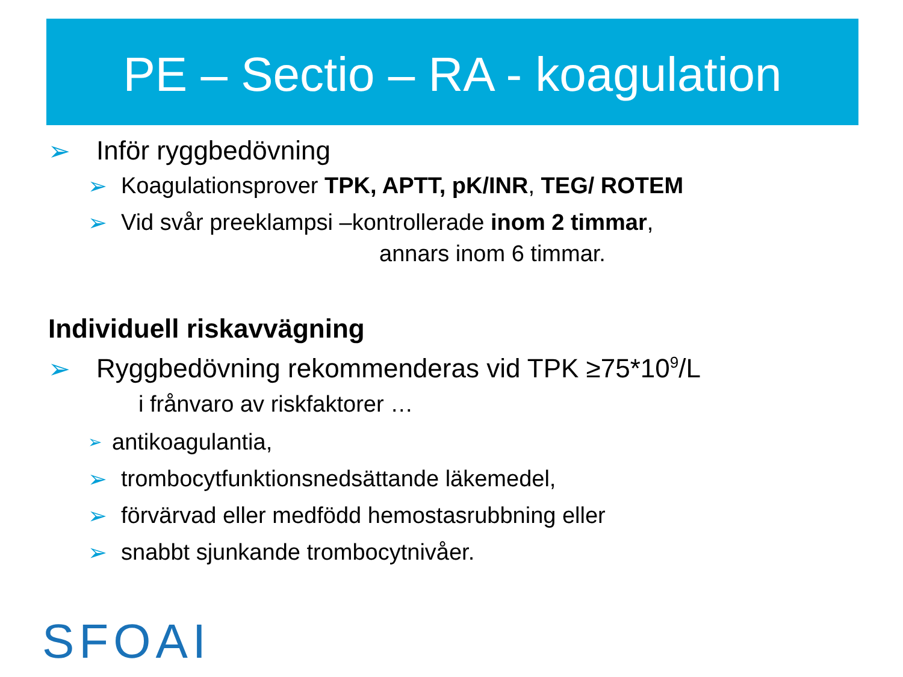PE – Sectio – RA - koagulation
➢ Inför ryggbedövning
➢ Koagulationsprover TPK, APTT, pK/INR, TEG/ ROTEM
➢ Vid svår preeklampsi –kontrollerade inom 2 timmar,
annars inom 6 timmar.
Individuell riskavvägning
➢ Ryggbedövning rekommenderas vid TPK ≥75*10<sup>9</sup> /L
i frånvaro av riskfaktorer …
➢ antikoagulantia,
➢ trombocytfunktionsnedsättande läkemedel,
➢ förvärvad eller medfödd hemostasrubbning eller
➢ snabbt sjunkande trombocytnivåer.
SFOAI